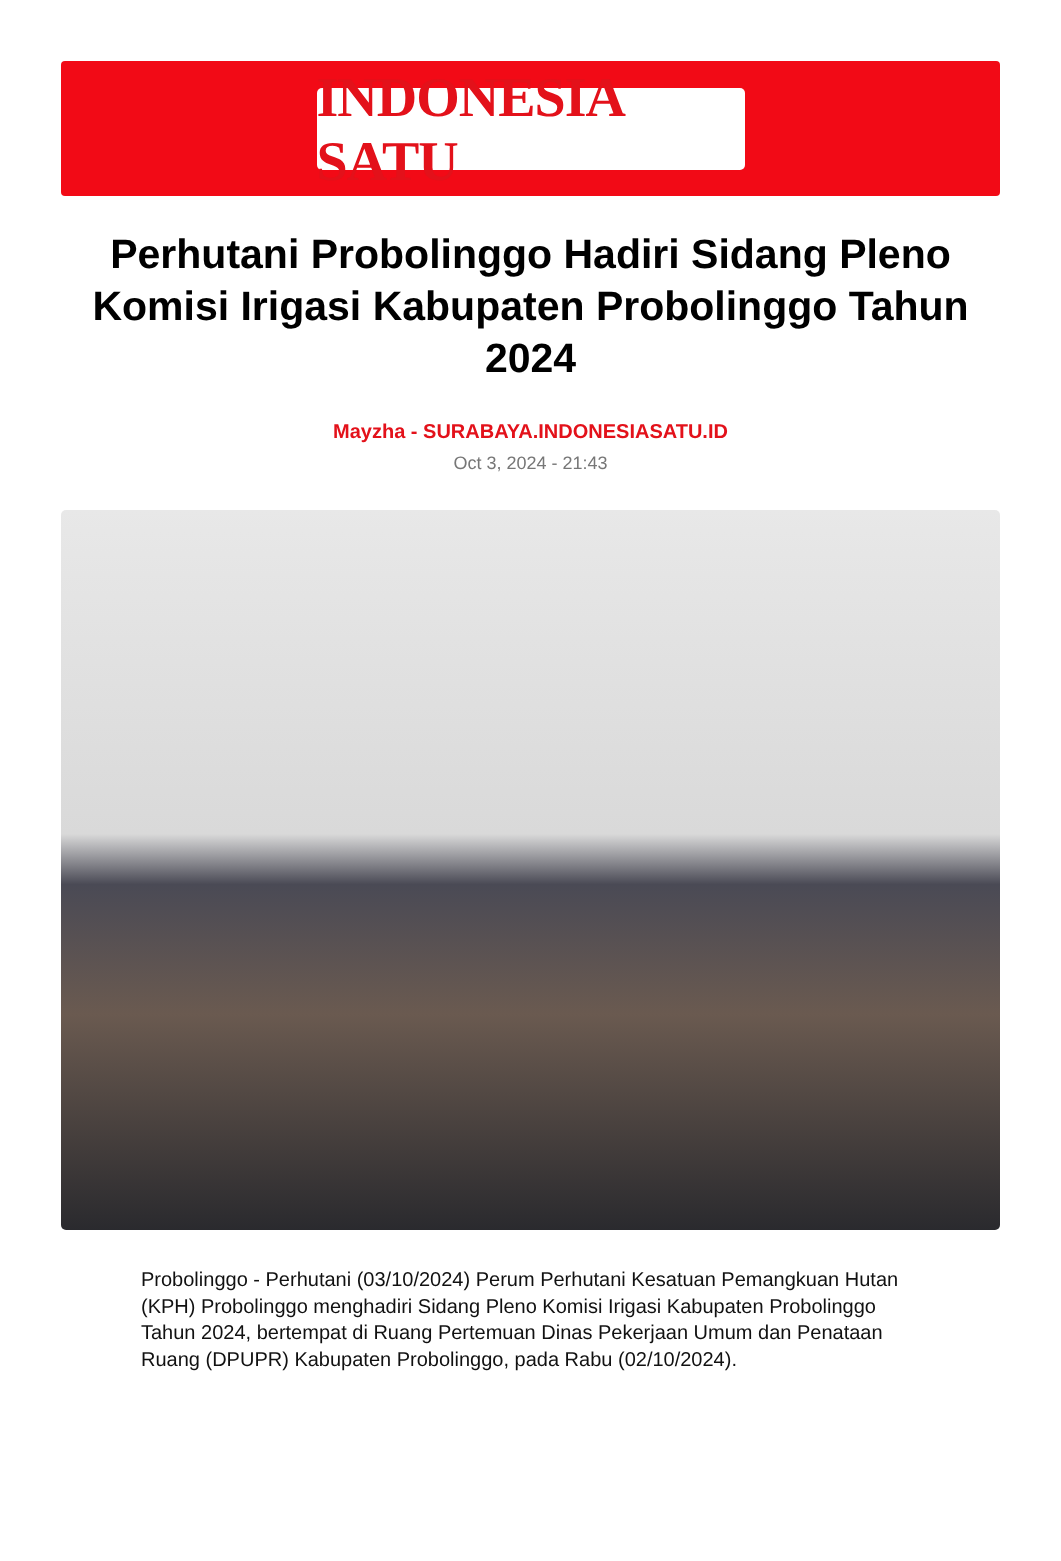INDONESIA SATU
Perhutani Probolinggo Hadiri Sidang Pleno Komisi Irigasi Kabupaten Probolinggo Tahun 2024
Mayzha - SURABAYA.INDONESIASATU.ID
Oct 3, 2024 - 21:43
Probolinggo - Perhutani (03/10/2024) Perum Perhutani Kesatuan Pemangkuan Hutan (KPH) Probolinggo menghadiri Sidang Pleno Komisi Irigasi Kabupaten Probolinggo Tahun 2024, bertempat di Ruang Pertemuan Dinas Pekerjaan Umum dan Penataan Ruang (DPUPR) Kabupaten Probolinggo, pada Rabu (02/10/2024).